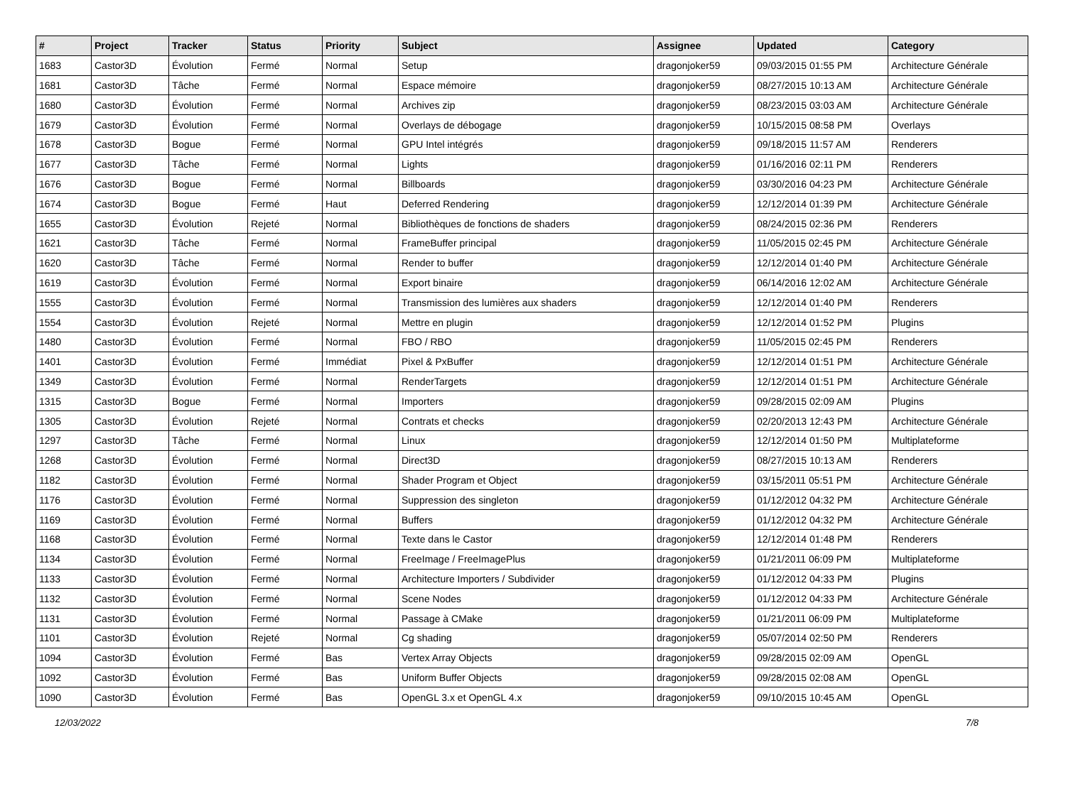| # | Project | Tracker | Status | Priority | Subject | Assignee | Updated | Category |
| --- | --- | --- | --- | --- | --- | --- | --- | --- |
| 1683 | Castor3D | Évolution | Fermé | Normal | Setup | dragonjoker59 | 09/03/2015 01:55 PM | Architecture Générale |
| 1681 | Castor3D | Tâche | Fermé | Normal | Espace mémoire | dragonjoker59 | 08/27/2015 10:13 AM | Architecture Générale |
| 1680 | Castor3D | Évolution | Fermé | Normal | Archives zip | dragonjoker59 | 08/23/2015 03:03 AM | Architecture Générale |
| 1679 | Castor3D | Évolution | Fermé | Normal | Overlays de débogage | dragonjoker59 | 10/15/2015 08:58 PM | Overlays |
| 1678 | Castor3D | Bogue | Fermé | Normal | GPU Intel intégrés | dragonjoker59 | 09/18/2015 11:57 AM | Renderers |
| 1677 | Castor3D | Tâche | Fermé | Normal | Lights | dragonjoker59 | 01/16/2016 02:11 PM | Renderers |
| 1676 | Castor3D | Bogue | Fermé | Normal | Billboards | dragonjoker59 | 03/30/2016 04:23 PM | Architecture Générale |
| 1674 | Castor3D | Bogue | Fermé | Haut | Deferred Rendering | dragonjoker59 | 12/12/2014 01:39 PM | Architecture Générale |
| 1655 | Castor3D | Évolution | Rejeté | Normal | Bibliothèques de fonctions de shaders | dragonjoker59 | 08/24/2015 02:36 PM | Renderers |
| 1621 | Castor3D | Tâche | Fermé | Normal | FrameBuffer principal | dragonjoker59 | 11/05/2015 02:45 PM | Architecture Générale |
| 1620 | Castor3D | Tâche | Fermé | Normal | Render to buffer | dragonjoker59 | 12/12/2014 01:40 PM | Architecture Générale |
| 1619 | Castor3D | Évolution | Fermé | Normal | Export binaire | dragonjoker59 | 06/14/2016 12:02 AM | Architecture Générale |
| 1555 | Castor3D | Évolution | Fermé | Normal | Transmission des lumières aux shaders | dragonjoker59 | 12/12/2014 01:40 PM | Renderers |
| 1554 | Castor3D | Évolution | Rejeté | Normal | Mettre en plugin | dragonjoker59 | 12/12/2014 01:52 PM | Plugins |
| 1480 | Castor3D | Évolution | Fermé | Normal | FBO / RBO | dragonjoker59 | 11/05/2015 02:45 PM | Renderers |
| 1401 | Castor3D | Évolution | Fermé | Immédiat | Pixel & PxBuffer | dragonjoker59 | 12/12/2014 01:51 PM | Architecture Générale |
| 1349 | Castor3D | Évolution | Fermé | Normal | RenderTargets | dragonjoker59 | 12/12/2014 01:51 PM | Architecture Générale |
| 1315 | Castor3D | Bogue | Fermé | Normal | Importers | dragonjoker59 | 09/28/2015 02:09 AM | Plugins |
| 1305 | Castor3D | Évolution | Rejeté | Normal | Contrats et checks | dragonjoker59 | 02/20/2013 12:43 PM | Architecture Générale |
| 1297 | Castor3D | Tâche | Fermé | Normal | Linux | dragonjoker59 | 12/12/2014 01:50 PM | Multiplateforme |
| 1268 | Castor3D | Évolution | Fermé | Normal | Direct3D | dragonjoker59 | 08/27/2015 10:13 AM | Renderers |
| 1182 | Castor3D | Évolution | Fermé | Normal | Shader Program et Object | dragonjoker59 | 03/15/2011 05:51 PM | Architecture Générale |
| 1176 | Castor3D | Évolution | Fermé | Normal | Suppression des singleton | dragonjoker59 | 01/12/2012 04:32 PM | Architecture Générale |
| 1169 | Castor3D | Évolution | Fermé | Normal | Buffers | dragonjoker59 | 01/12/2012 04:32 PM | Architecture Générale |
| 1168 | Castor3D | Évolution | Fermé | Normal | Texte dans le Castor | dragonjoker59 | 12/12/2014 01:48 PM | Renderers |
| 1134 | Castor3D | Évolution | Fermé | Normal | FreeImage / FreeImagePlus | dragonjoker59 | 01/21/2011 06:09 PM | Multiplateforme |
| 1133 | Castor3D | Évolution | Fermé | Normal | Architecture Importers / Subdivider | dragonjoker59 | 01/12/2012 04:33 PM | Plugins |
| 1132 | Castor3D | Évolution | Fermé | Normal | Scene Nodes | dragonjoker59 | 01/12/2012 04:33 PM | Architecture Générale |
| 1131 | Castor3D | Évolution | Fermé | Normal | Passage à CMake | dragonjoker59 | 01/21/2011 06:09 PM | Multiplateforme |
| 1101 | Castor3D | Évolution | Rejeté | Normal | Cg shading | dragonjoker59 | 05/07/2014 02:50 PM | Renderers |
| 1094 | Castor3D | Évolution | Fermé | Bas | Vertex Array Objects | dragonjoker59 | 09/28/2015 02:09 AM | OpenGL |
| 1092 | Castor3D | Évolution | Fermé | Bas | Uniform Buffer Objects | dragonjoker59 | 09/28/2015 02:08 AM | OpenGL |
| 1090 | Castor3D | Évolution | Fermé | Bas | OpenGL 3.x et OpenGL 4.x | dragonjoker59 | 09/10/2015 10:45 AM | OpenGL |
12/03/2022 7/8